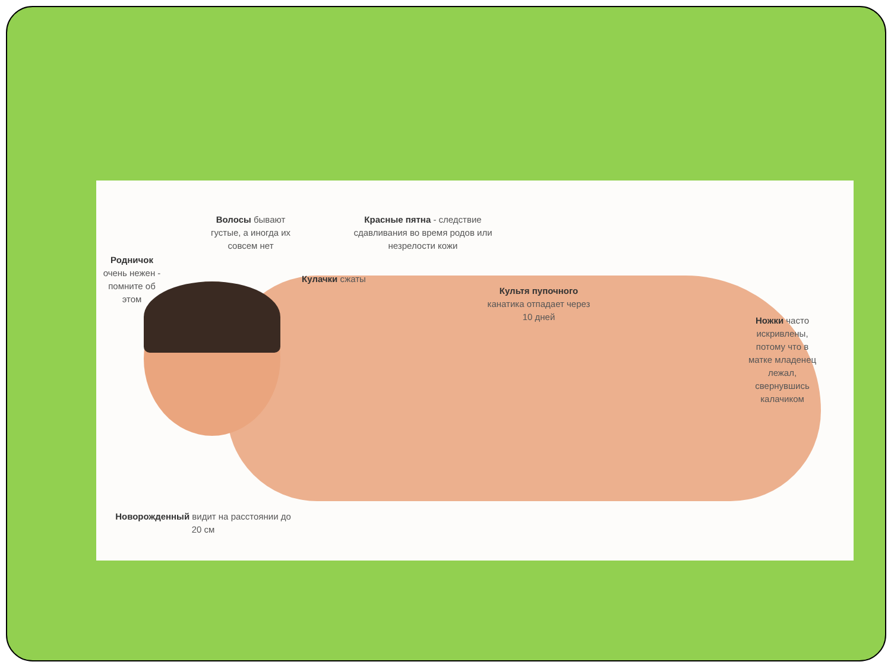Волосы бывают густые, а иногда их совсем нет
Красные пятна - следствие сдавливания во время родов или незрелости кожи
Родничок очень нежен - помните об этом
Кулачки сжаты
Культя пупочного канатика отпадает через 10 дней
Ножки часто искривлены, потому что в матке младенец лежал, свернувшись калачиком
Новорожденный видит на расстоянии до 20 см